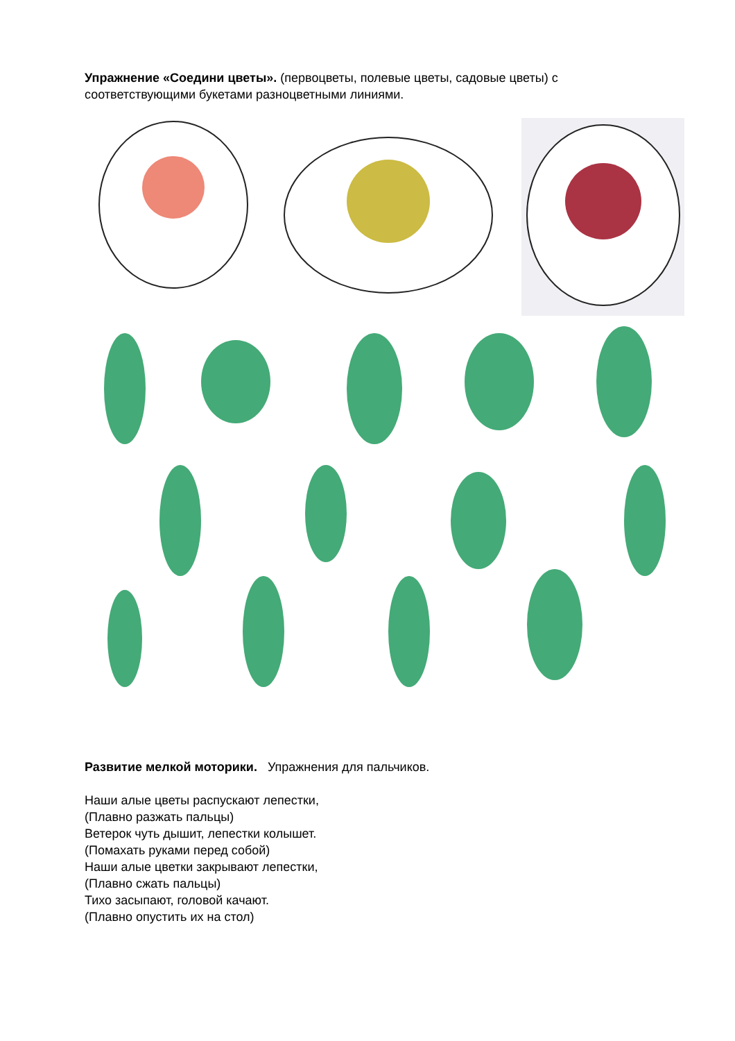Упражнение «Соедини цветы». (первоцветы, полевые цветы, садовые цветы) с соответствующими букетами разноцветными линиями.
Развитие мелкой моторики. Упражнения для пальчиков.
Наши алые цветы распускают лепестки,
(Плавно разжать пальцы)
Ветерок чуть дышит, лепестки колышет.
(Помахать руками перед собой)
Наши алые цветки закрывают лепестки,
(Плавно сжать пальцы)
Тихо засыпают, головой качают.
(Плавно опустить их на стол)